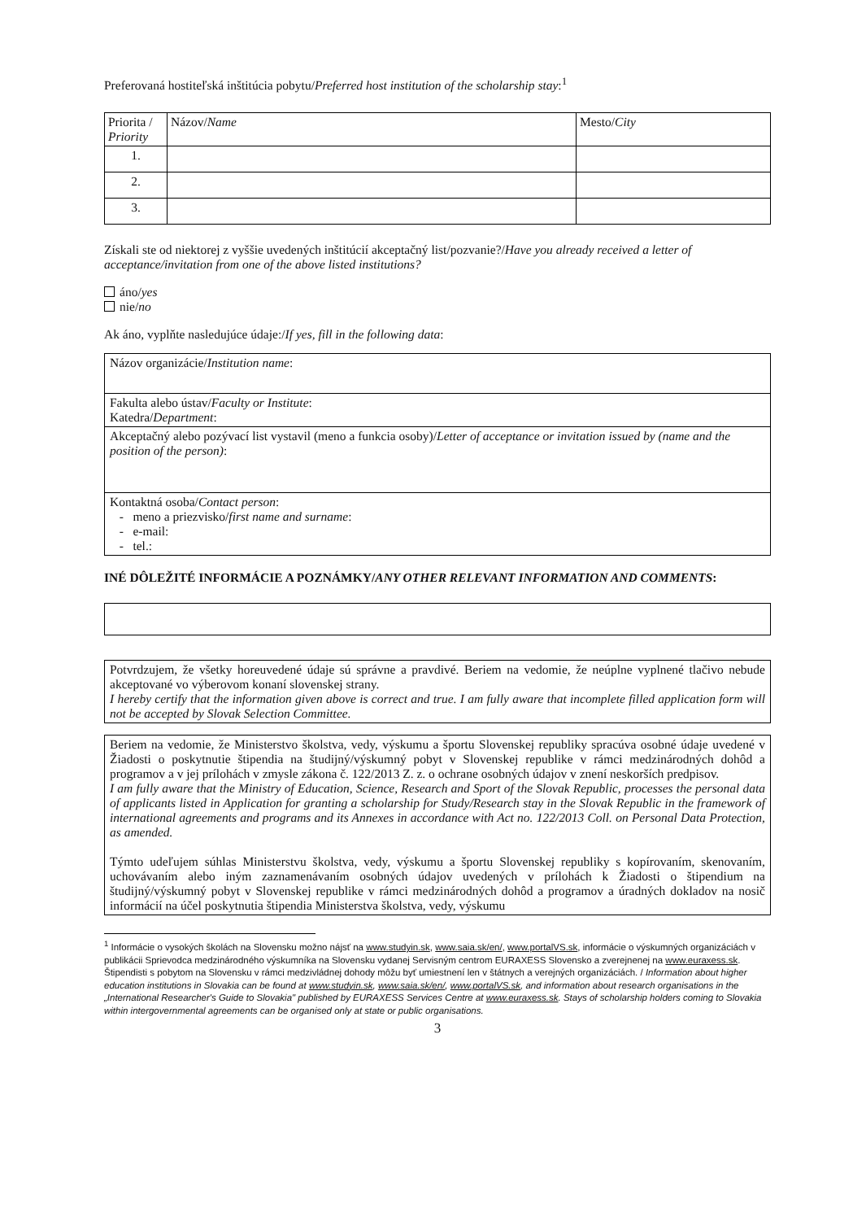Preferovaná hostiteľská inštitúcia pobytu/Preferred host institution of the scholarship stay:<sup>1</sup>
| Priorita / Priority | Názov/ Name | Mesto/ City |
| --- | --- | --- |
| 1. | | |
| 2. | | |
| 3. | | |
Získali ste od niektorej z vyššie uvedených inštitúcií akceptačný list/pozvanie?/Have you already received a letter of acceptance/invitation from one of the above listed institutions?
áno/yes
nie/no
Ak áno, vyplňte nasledujúce údaje:/If yes, fill in the following data:
Názov organizácie/Institution name:
Fakulta alebo ústav/Faculty or Institute:
Katedra/Department:
Akceptačný alebo pozývací list vystavil (meno a funkcia osoby)/Letter of acceptance or invitation issued by (name and the position of the person):
Kontaktná osoba/Contact person:
- meno a priezvisko/first name and surname:
- e-mail:
- tel.:
INÉ DÔLEŽITÉ INFORMÁCIE A POZNÁMKY/ANY OTHER RELEVANT INFORMATION AND COMMENTS:
Potvrdzujem, že všetky horeuvedené údaje sú správne a pravdivé. Beriem na vedomie, že neúplne vyplnené tlačivo nebude akceptované vo výberovom konaní slovenskej strany.
I hereby certify that the information given above is correct and true. I am fully aware that incomplete filled application form will not be accepted by Slovak Selection Committee.
Beriem na vedomie, že Ministerstvo školstva, vedy, výskumu a športu Slovenskej republiky spracúva osobné údaje uvedené v Žiadosti o poskytnutie štipendia na študijný/výskumný pobyt v Slovenskej republike v rámci medzinárodných dohôd a programov a v jej prílohách v zmysle zákona č. 122/2013 Z. z. o ochrane osobných údajov v znení neskorších predpisov.
I am fully aware that the Ministry of Education, Science, Research and Sport of the Slovak Republic, processes the personal data of applicants listed in Application for granting a scholarship for Study/Research stay in the Slovak Republic in the framework of international agreements and programs and its Annexes in accordance with Act no. 122/2013 Coll. on Personal Data Protection, as amended.
Týmto udeľujem súhlas Ministerstvu školstva, vedy, výskumu a športu Slovenskej republiky s kopírovaním, skenovaním, uchovávaním alebo iným zaznamenávaním osobných údajov uvedených v prílohách k Žiadosti o štipendium na študijný/výskumný pobyt v Slovenskej republike v rámci medzinárodných dohôd a programov a úradných dokladov na nosič informácií na účel poskytnutia štipendia Ministerstva školstva, vedy, výskumu
<sup>1</sup> Informácie o vysokých školách na Slovensku možno nájsť na www.studyin.sk, www.saia.sk/en/, www.portalVS.sk, informácie o výskumných organizáciách v publikácii Sprievodca medzinárodného výskumníka na Slovensku vydanej Servisným centrom EURAXESS Slovensko a zverejnenej na www.euraxess.sk. Štipendisti s pobytom na Slovensku v rámci medzivládnej dohody môžu byť umiestnení len v štátnych a verejných organizáciách. / Information about higher education institutions in Slovakia can be found at www.studyin.sk, www.saia.sk/en/, www.portalVS.sk, and information about research organisations in the „International Researcher's Guide to Slovakia" published by EURAXESS Services Centre at www.euraxess.sk. Stays of scholarship holders coming to Slovakia within intergovernmental agreements can be organised only at state or public organisations.
3